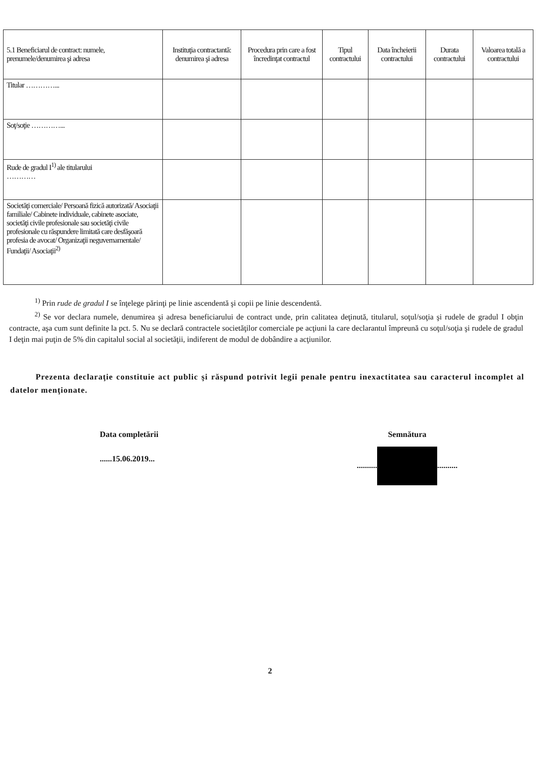| 5.1 Beneficiarul de contract: numele, prenumele/denumirea şi adresa | Instituţia contractantă: denumirea şi adresa | Procedura prin care a fost încredinţat contractul | Tipul contractului | Data încheierii contractului | Durata contractului | Valoarea totală a contractului |
| --- | --- | --- | --- | --- | --- | --- |
| Titular …………... | | | | | | |
| Soţ/soţie …………... | | | | | | |
| Rude de gradul I<sup>1)</sup> ale titularului ………… | | | | | | |
| Societăţi comerciale/ Persoană fizică autorizată/ Asociaţii familiale/ Cabinete individuale, cabinete asociate, societăţi civile profesionale sau societăţi civile profesionale cu răspundere limitată care desfăşoară profesia de avocat/ Organizaţii neguvernamentale/ Fundaţii/ Asociaţii<sup>2)</sup> | | | | | | |
<sup>1)</sup> Prin rude de gradul I se înţelege părinţi pe linie ascendentă şi copii pe linie descendentă.
<sup>2)</sup> Se vor declara numele, denumirea şi adresa beneficiarului de contract unde, prin calitatea deţinută, titularul, soţul/soţia şi rudele de gradul I obţin contracte, aşa cum sunt definite la pct. 5. Nu se declară contractele societăţilor comerciale pe acţiuni la care declarantul împreună cu soţul/soţia şi rudele de gradul I deţin mai puţin de 5% din capitalul social al societăţii, indiferent de modul de dobândire a acţiunilor.
Prezenta declaraţie constituie act public şi răspund potrivit legii penale pentru inexactitatea sau caracterul incomplet al datelor menţionate.
Data completării
......15.06.2019...
Semnătura
.......... ..........
2